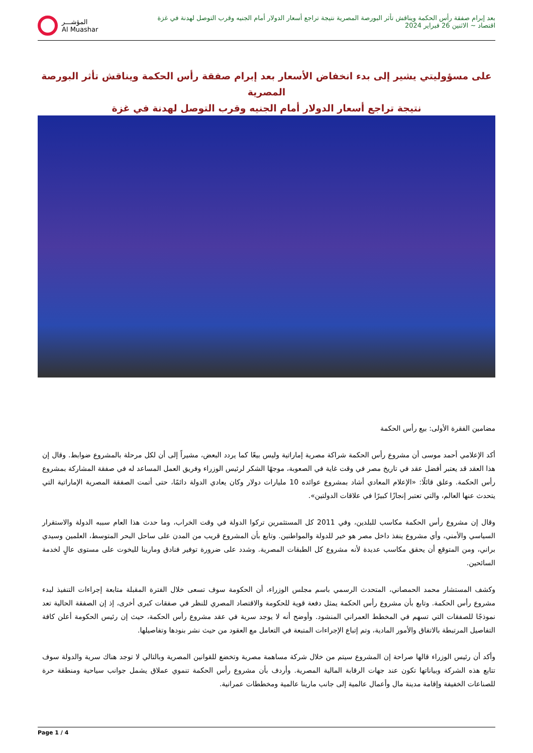بعد إبرام صفقة رأس الحكمة ويناقش تأثر البورصة المصرية نتيجة تراجع أسعار الدولار أمام الجنيه وقرب التوصل لهدنة في غزة
اقتصاد ~ الاثنين 26 فبراير 2024
المؤشـــر
Al Muashar
على مسؤوليتي يشير إلى بدء انخفاض الأسعار بعد إبرام صفقة رأس الحكمة ويناقش تأثر البورصة المصرية
نتيجة تراجع أسعار الدولار أمام الجنيه وقرب التوصل لهدنة في غزة
مضامين الفقرة الأولى: بيع رأس الحكمة
أكد الإعلامي أحمد موسى أن مشروع رأس الحكمة شراكة مصرية إماراتية وليس بيعًا كما يردد البعض، مشيراً إلى أن لكل مرحلة بالمشروع ضوابط. وقال إن هذا العقد قد يعتبر أفضل عقد في تاريخ مصر في وقت غاية في الصعوبة، موجهًا الشكر لرئيس الوزراء وفريق العمل المساعد له في صفقة المشاركة بمشروع رأس الحكمة. وعلق قائلًا: «الإعلام المعادي أشاد بمشروع عوائده 10 مليارات دولار وكان يعادي الدولة دائمًا، حتى أتمت الصفقة المصرية الإماراتية التي يتحدث عنها العالم، والتي تعتبر إنجازًا كبيرًا في علاقات الدولتين».
وقال إن مشروع رأس الحكمة مكاسب للبلدين، وفي 2011 كل المستثمرين تركوا الدولة في وقت الخراب، وما حدث هذا العام سببه الدولة والاستقرار السياسي والأمني، وأي مشروع ينفذ داخل مصر هو خير للدولة والمواطنين. وتابع بأن المشروع قريب من المدن على ساحل البحر المتوسط، العلمين وسيدي براني، ومن المتوقع أن يحقق مكاسب عديدة لأنه مشروع كل الطبقات المصرية. وشدد على ضرورة توفير فنادق ومارينا لليخوت على مستوى عالٍ لخدمة السائحين.
وكشف المستشار محمد الحمصاني، المتحدث الرسمي باسم مجلس الوزراء، أن الحكومة سوف تسعى خلال الفترة المقبلة متابعة إجراءات التنفيذ لبدء مشروع رأس الحكمة. وتابع بأن مشروع رأس الحكمة يمثل دفعة قوية للحكومة والاقتصاد المصري للنظر في صفقات كبرى أخرى، إذ إن الصفقة الحالية تعد نموذجًا للصفقات التي تسهم في المخطط العمراني المنشود. وأوضح أنه لا يوجد سرية في عقد مشروع رأس الحكمة، حيث إن رئيس الحكومة أعلن كافة التفاصيل المرتبطة بالاتفاق والأمور المادية، وتم إتباع الإجراءات المتبعة في التعامل مع العقود من حيث نشر بنودها وتفاصيلها.
وأكد أن رئيس الوزراء قالها صراحة إن المشروع سيتم من خلال شركة مساهمة مصرية وتخضع للقوانين المصرية وبالتالي لا توجد هناك سرية والدولة سوف تتابع هذه الشركة وبياناتها تكون عند جهات الرقابة المالية المصرية. وأردف بأن مشروع رأس الحكمة تنموي عملاق يشمل جوانب سياحية ومنطقة حرة للصناعات الخفيفة وإقامة مدينة مال وأعمال عالمية إلى جانب مارينا عالمية ومخططات عمرانية.
Page 1 / 4